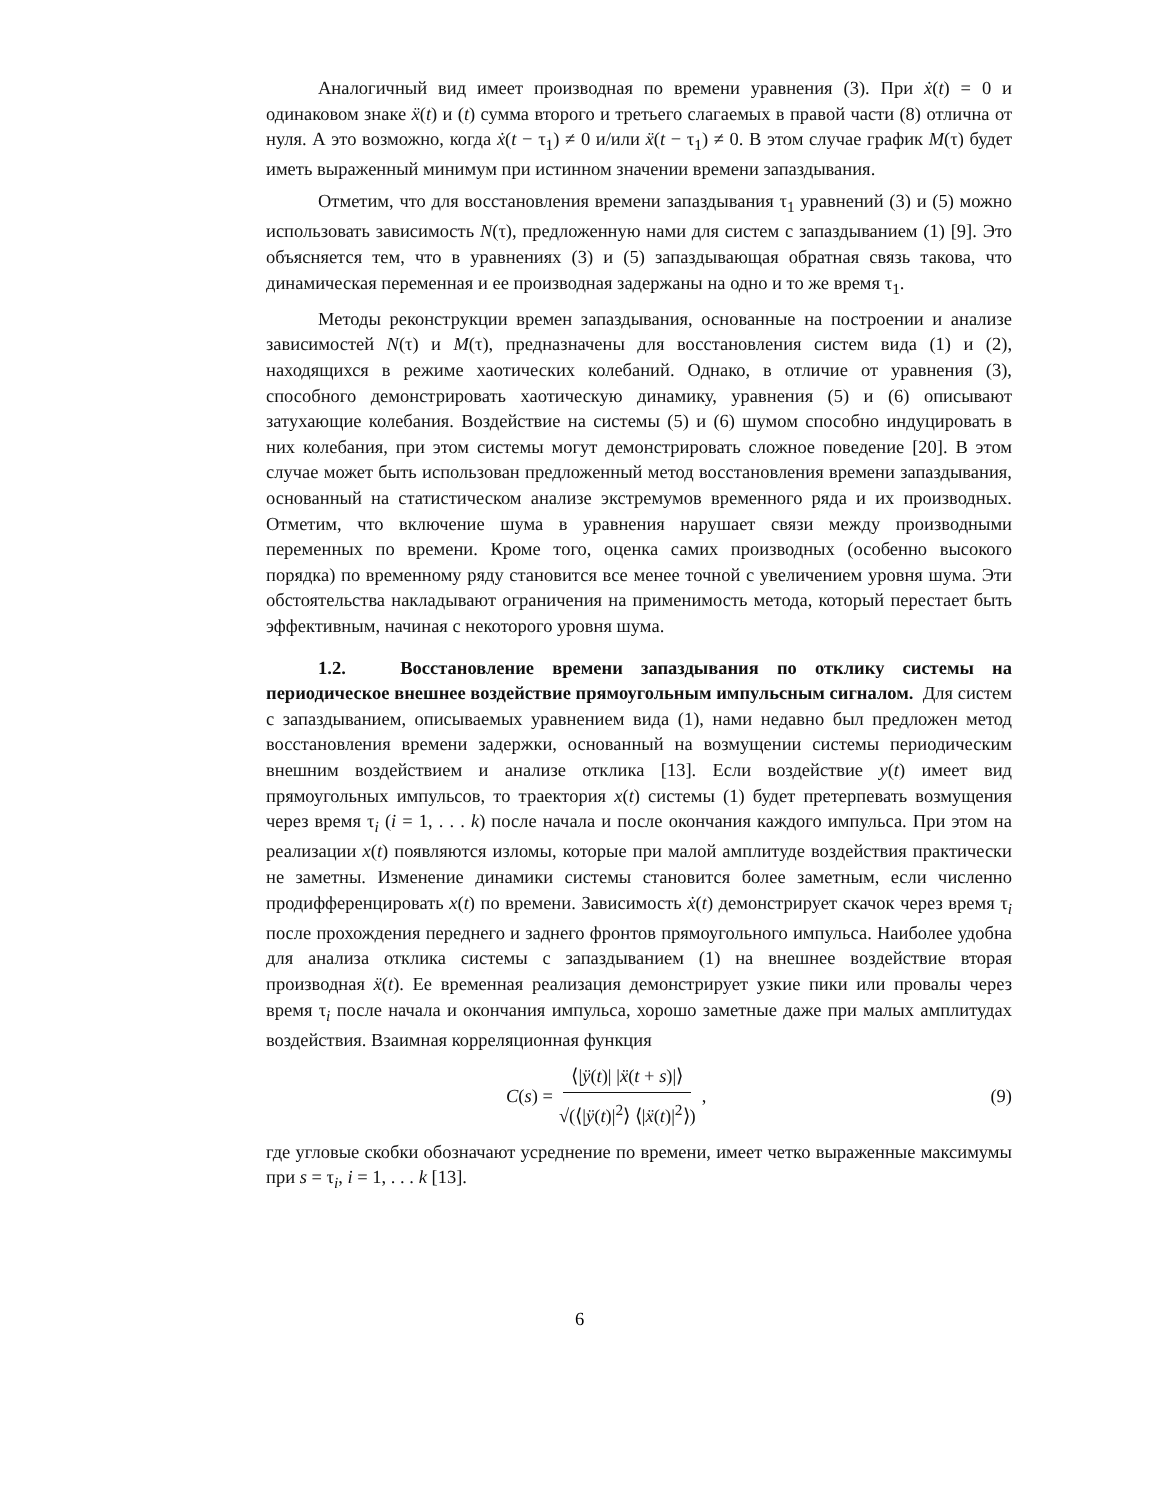Аналогичный вид имеет производная по времени уравнения (3). При ẋ(t) = 0 и одинаковом знаке ẍ(t) и (t) сумма второго и третьего слагаемых в правой части (8) отлична от нуля. А это возможно, когда ẋ(t − τ<sub>1</sub>) ≠ 0 и/или ẍ(t − τ<sub>1</sub>) ≠ 0. В этом случае график M(τ) будет иметь выраженный минимум при истинном значении времени запаздывания.
Отметим, что для восстановления времени запаздывания τ<sub>1</sub> уравнений (3) и (5) можно использовать зависимость N(τ), предложенную нами для систем с запаздыванием (1) [9]. Это объясняется тем, что в уравнениях (3) и (5) запаздывающая обратная связь такова, что динамическая переменная и ее производная задержаны на одно и то же время τ<sub>1</sub>.
Методы реконструкции времен запаздывания, основанные на построении и анализе зависимостей N(τ) и M(τ), предназначены для восстановления систем вида (1) и (2), находящихся в режиме хаотических колебаний. Однако, в отличие от уравнения (3), способного демонстрировать хаотическую динамику, уравнения (5) и (6) описывают затухающие колебания. Воздействие на системы (5) и (6) шумом способно индуцировать в них колебания, при этом системы могут демонстрировать сложное поведение [20]. В этом случае может быть использован предложенный метод восстановления времени запаздывания, основанный на статистическом анализе экстремумов временного ряда и их производных. Отметим, что включение шума в уравнения нарушает связи между производными переменных по времени. Кроме того, оценка самих производных (особенно высокого порядка) по временному ряду становится все менее точной с увеличением уровня шума. Эти обстоятельства накладывают ограничения на применимость метода, который перестает быть эффективным, начиная с некоторого уровня шума.
1.2. Восстановление времени запаздывания по отклику системы на периодическое внешнее воздействие прямоугольным импульсным сигналом. Для систем с запаздыванием, описываемых уравнением вида (1), нами недавно был предложен метод восстановления времени задержки, основанный на возмущении системы периодическим внешним воздействием и анализе отклика [13]. Если воздействие y(t) имеет вид прямоугольных импульсов, то траектория x(t) системы (1) будет претерпевать возмущения через время τ<sub>i</sub> (i = 1, . . . k) после начала и после окончания каждого импульса. При этом на реализации x(t) появляются изломы, которые при малой амплитуде воздействия практически не заметны. Изменение динамики системы становится более заметным, если численно продифференцировать x(t) по времени. Зависимость ẋ(t) демонстрирует скачок через время τ<sub>i</sub> после прохождения переднего и заднего фронтов прямоугольного импульса. Наиболее удобна для анализа отклика системы с запаздыванием (1) на внешнее воздействие вторая производная ẍ(t). Ее временная реализация демонстрирует узкие пики или провалы через время τ<sub>i</sub> после начала и окончания импульса, хорошо заметные даже при малых амплитудах воздействия. Взаимная корреляционная функция
C(s) = ⟨|ÿ(t)| |ẍ(t + s)|⟩ √(⟨|ÿ(t)|<sup>2</sup>⟩ ⟨|ẍ(t)|<sup>2</sup>⟩),
(9)
где угловые скобки обозначают усреднение по времени, имеет четко выраженные максимумы при s = τ<sub>i</sub>, i = 1, . . . k [13].
6